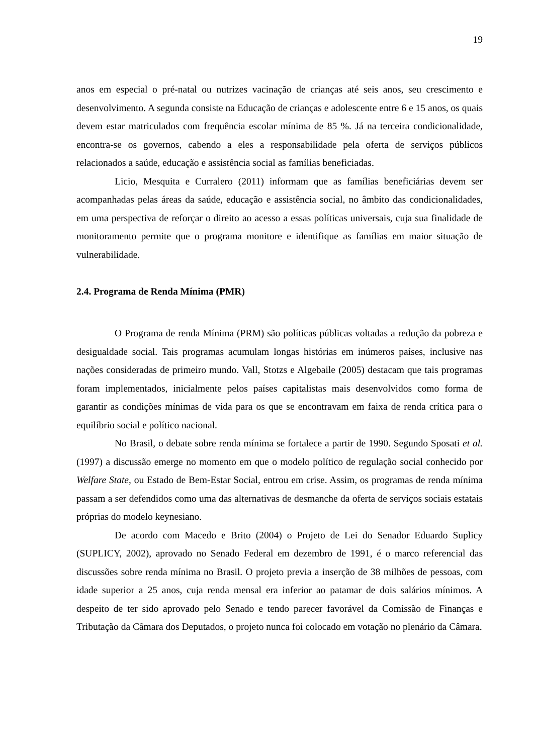19
anos em especial o pré-natal ou nutrizes vacinação de crianças até seis anos, seu crescimento e desenvolvimento. A segunda consiste na Educação de crianças e adolescente entre 6 e 15 anos, os quais devem estar matriculados com frequência escolar mínima de 85 %. Já na terceira condicionalidade, encontra-se os governos, cabendo a eles a responsabilidade pela oferta de serviços públicos relacionados a saúde, educação e assistência social as famílias beneficiadas.
Licio, Mesquita e Curralero (2011) informam que as famílias beneficiárias devem ser acompanhadas pelas áreas da saúde, educação e assistência social, no âmbito das condicionalidades, em uma perspectiva de reforçar o direito ao acesso a essas políticas universais, cuja sua finalidade de monitoramento permite que o programa monitore e identifique as famílias em maior situação de vulnerabilidade.
2.4. Programa de Renda Mínima (PMR)
O Programa de renda Mínima (PRM) são políticas públicas voltadas a redução da pobreza e desigualdade social. Tais programas acumulam longas histórias em inúmeros países, inclusive nas nações consideradas de primeiro mundo. Vall, Stotzs e Algebaile (2005) destacam que tais programas foram implementados, inicialmente pelos países capitalistas mais desenvolvidos como forma de garantir as condições mínimas de vida para os que se encontravam em faixa de renda crítica para o equilíbrio social e político nacional.
No Brasil, o debate sobre renda mínima se fortalece a partir de 1990. Segundo Sposati et al. (1997) a discussão emerge no momento em que o modelo político de regulação social conhecido por Welfare State, ou Estado de Bem-Estar Social, entrou em crise. Assim, os programas de renda mínima passam a ser defendidos como uma das alternativas de desmanche da oferta de serviços sociais estatais próprias do modelo keynesiano.
De acordo com Macedo e Brito (2004) o Projeto de Lei do Senador Eduardo Suplicy (SUPLICY, 2002), aprovado no Senado Federal em dezembro de 1991, é o marco referencial das discussões sobre renda mínima no Brasil. O projeto previa a inserção de 38 milhões de pessoas, com idade superior a 25 anos, cuja renda mensal era inferior ao patamar de dois salários mínimos. A despeito de ter sido aprovado pelo Senado e tendo parecer favorável da Comissão de Finanças e Tributação da Câmara dos Deputados, o projeto nunca foi colocado em votação no plenário da Câmara.